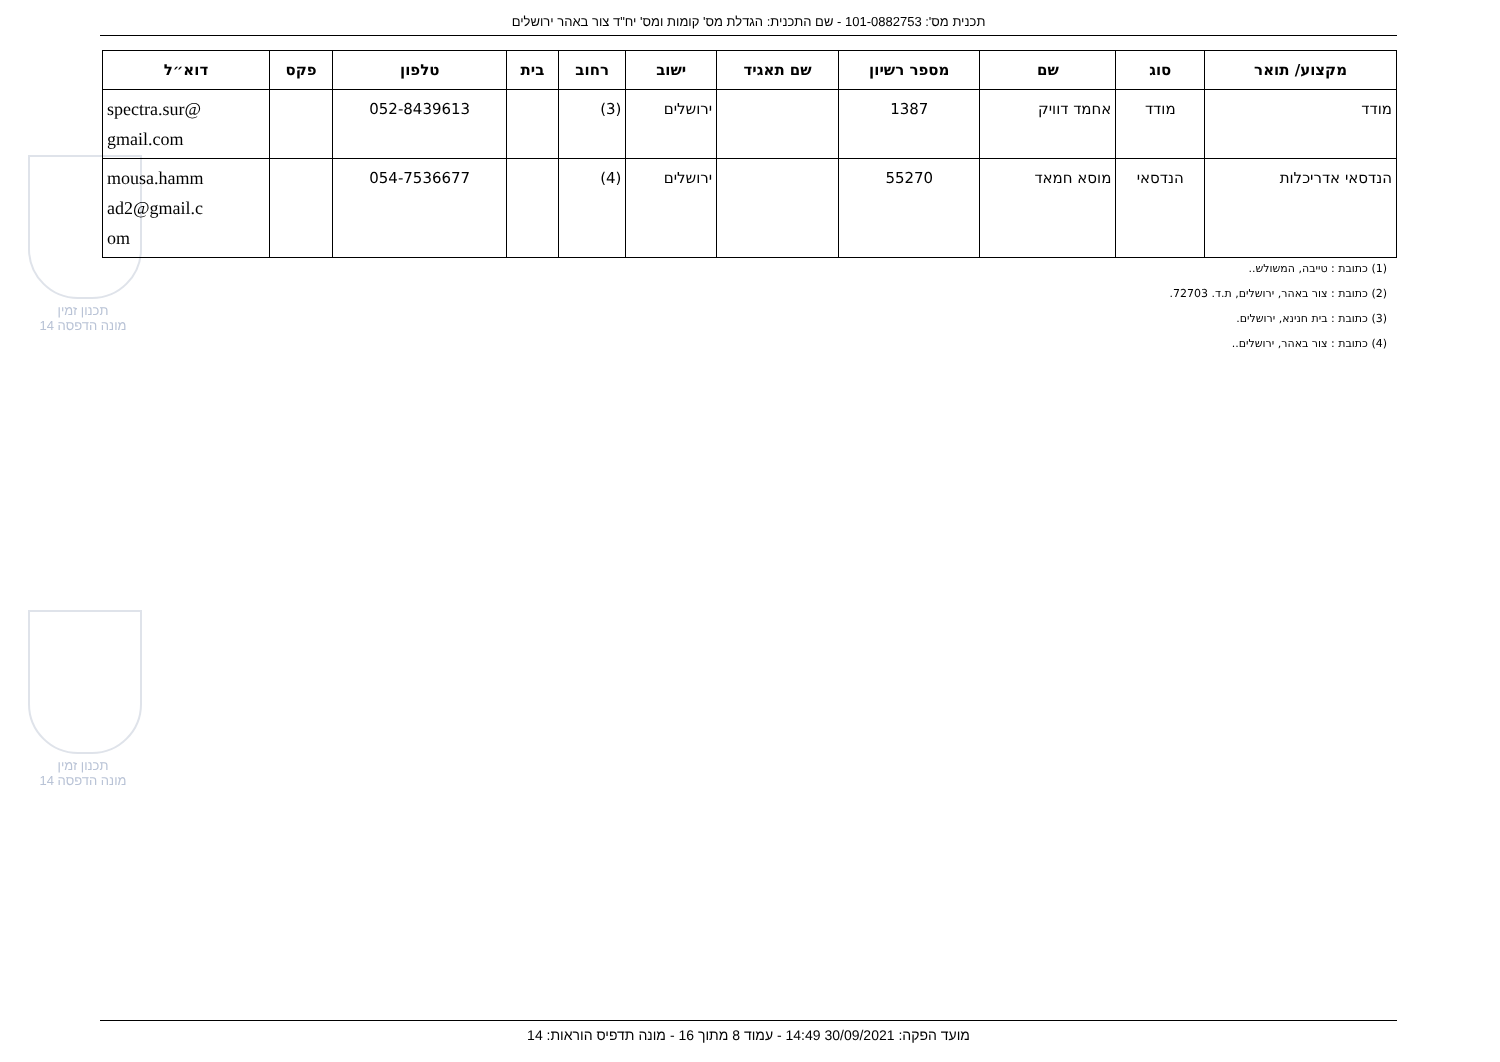תכנית מס': 101-0882753 - שם התכנית: הגדלת מס' קומות ומס' יח"ד צור באהר ירושלים
תכנון זמין
מונה הדפסה 14
תכנון זמין
מונה הדפסה 14
| מקצוע/ תואר | סוג | שם | מספר רשיון | שם תאגיד | ישוב | רחוב | בית | טלפון | פקס | דוא״ל |
| --- | --- | --- | --- | --- | --- | --- | --- | --- | --- | --- |
| מודד | מודד | אחמד דוויק | 1387 | | ירושלים | (3) | | 052-8439613 | | spectra.sur@ gmail.com |
| הנדסאי אדריכלות | הנדסאי | מוסא חמאד | 55270 | | ירושלים | (4) | | 054-7536677 | | mousa.hamm ad2@gmail.c om |
(1) כתובת : טייבה, המשולש..
(2) כתובת : צור באהר, ירושלים, ת.ד. 72703.
(3) כתובת : בית חנינא, ירושלים.
(4) כתובת : צור באהר, ירושלים..
מועד הפקה: 30/09/2021 14:49 - עמוד 8 מתוך 16 - מונה תדפיס הוראות: 14